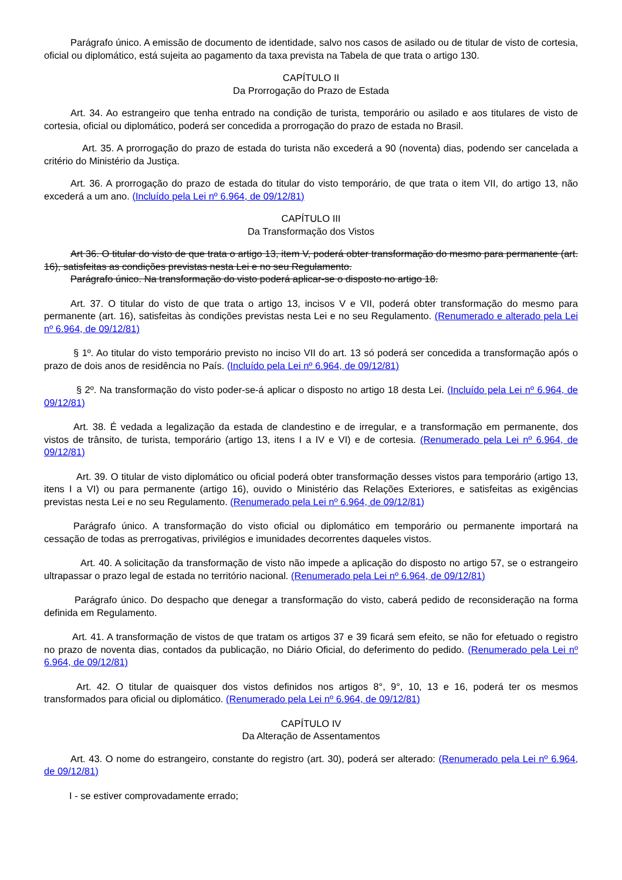Parágrafo único. A emissão de documento de identidade, salvo nos casos de asilado ou de titular de visto de cortesia, oficial ou diplomático, está sujeita ao pagamento da taxa prevista na Tabela de que trata o artigo 130.
CAPÍTULO II
Da Prorrogação do Prazo de Estada
Art. 34. Ao estrangeiro que tenha entrado na condição de turista, temporário ou asilado e aos titulares de visto de cortesia, oficial ou diplomático, poderá ser concedida a prorrogação do prazo de estada no Brasil.
Art. 35. A prorrogação do prazo de estada do turista não excederá a 90 (noventa) dias, podendo ser cancelada a critério do Ministério da Justiça.
Art. 36. A prorrogação do prazo de estada do titular do visto temporário, de que trata o item VII, do artigo 13, não excederá a um ano. (Incluído pela Lei nº 6.964, de 09/12/81)
CAPÍTULO III
Da Transformação dos Vistos
Art 36. O titular do visto de que trata o artigo 13, item V, poderá obter transformação do mesmo para permanente (art. 16), satisfeitas as condições previstas nesta Lei e no seu Regulamento.
Parágrafo único. Na transformação do visto poderá aplicar-se o disposto no artigo 18.
Art. 37. O titular do visto de que trata o artigo 13, incisos V e VII, poderá obter transformação do mesmo para permanente (art. 16), satisfeitas às condições previstas nesta Lei e no seu Regulamento. (Renumerado e alterado pela Lei nº 6.964, de 09/12/81)
§ 1º. Ao titular do visto temporário previsto no inciso VII do art. 13 só poderá ser concedida a transformação após o prazo de dois anos de residência no País. (Incluído pela Lei nº 6.964, de 09/12/81)
§ 2º. Na transformação do visto poder-se-á aplicar o disposto no artigo 18 desta Lei. (Incluído pela Lei nº 6.964, de 09/12/81)
Art. 38. É vedada a legalização da estada de clandestino e de irregular, e a transformação em permanente, dos vistos de trânsito, de turista, temporário (artigo 13, itens I a IV e VI) e de cortesia. (Renumerado pela Lei nº 6.964, de 09/12/81)
Art. 39. O titular de visto diplomático ou oficial poderá obter transformação desses vistos para temporário (artigo 13, itens I a VI) ou para permanente (artigo 16), ouvido o Ministério das Relações Exteriores, e satisfeitas as exigências previstas nesta Lei e no seu Regulamento. (Renumerado pela Lei nº 6.964, de 09/12/81)
Parágrafo único. A transformação do visto oficial ou diplomático em temporário ou permanente importará na cessação de todas as prerrogativas, privilégios e imunidades decorrentes daqueles vistos.
Art. 40. A solicitação da transformação de visto não impede a aplicação do disposto no artigo 57, se o estrangeiro ultrapassar o prazo legal de estada no território nacional. (Renumerado pela Lei nº 6.964, de 09/12/81)
Parágrafo único. Do despacho que denegar a transformação do visto, caberá pedido de reconsideração na forma definida em Regulamento.
Art. 41. A transformação de vistos de que tratam os artigos 37 e 39 ficará sem efeito, se não for efetuado o registro no prazo de noventa dias, contados da publicação, no Diário Oficial, do deferimento do pedido. (Renumerado pela Lei nº 6.964, de 09/12/81)
Art. 42. O titular de quaisquer dos vistos definidos nos artigos 8°, 9°, 10, 13 e 16, poderá ter os mesmos transformados para oficial ou diplomático. (Renumerado pela Lei nº 6.964, de 09/12/81)
CAPÍTULO IV
Da Alteração de Assentamentos
Art. 43. O nome do estrangeiro, constante do registro (art. 30), poderá ser alterado: (Renumerado pela Lei nº 6.964, de 09/12/81)
I - se estiver comprovadamente errado;